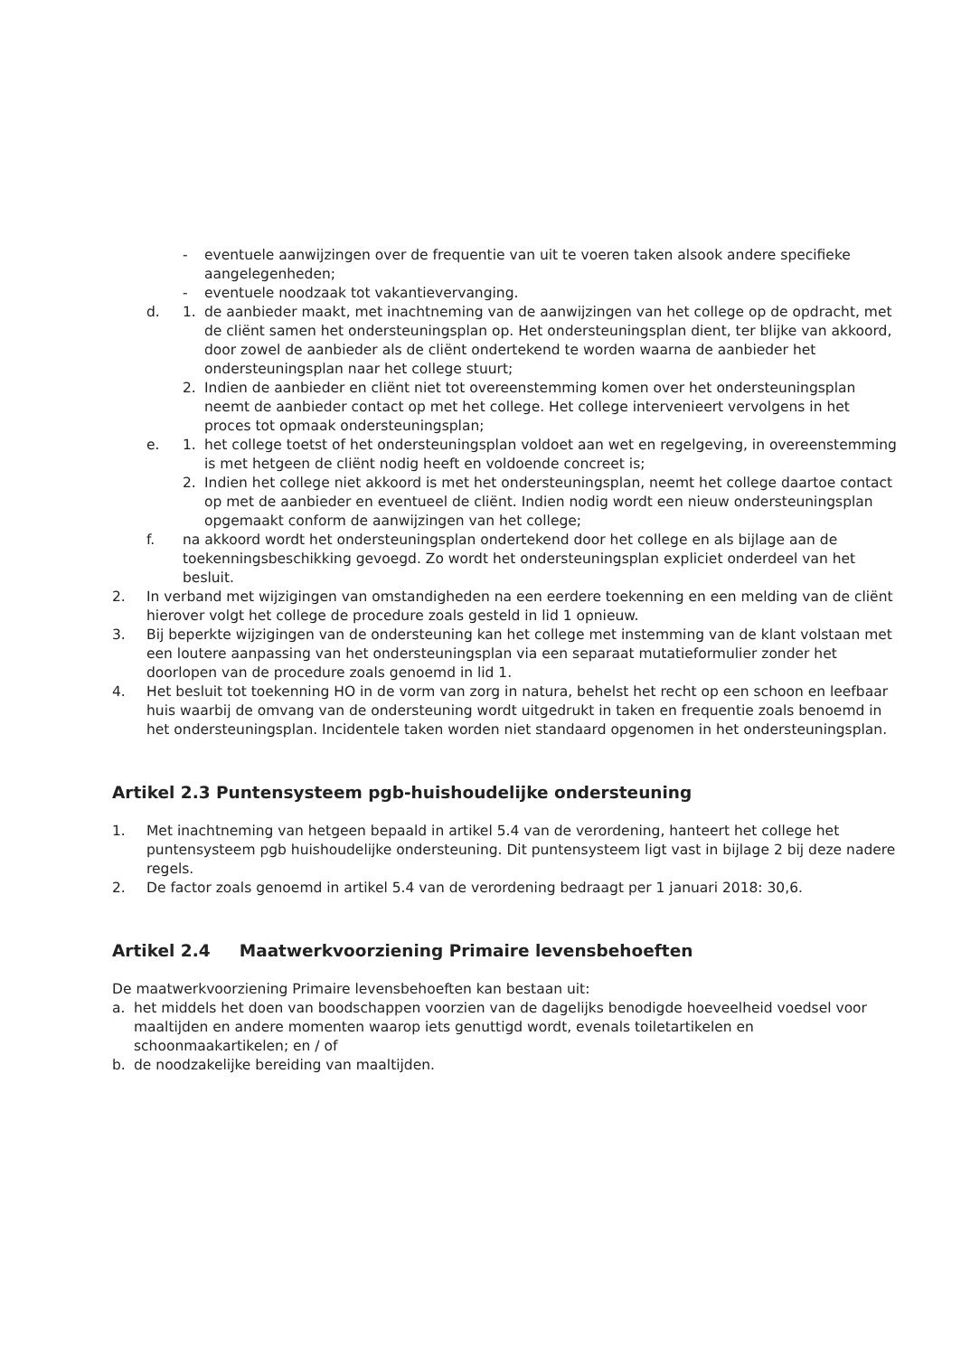- eventuele aanwijzingen over de frequentie van uit te voeren taken alsook andere specifieke aangelegenheden;
- eventuele noodzaak tot vakantievervanging.
d. 1. de aanbieder maakt, met inachtneming van de aanwijzingen van het college op de opdracht, met de cliënt samen het ondersteuningsplan op. Het ondersteuningsplan dient, ter blijke van akkoord, door zowel de aanbieder als de cliënt ondertekend te worden waarna de aanbieder het ondersteuningsplan naar het college stuurt;
2. Indien de aanbieder en cliënt niet tot overeenstemming komen over het ondersteuningsplan neemt de aanbieder contact op met het college. Het college intervenieert vervolgens in het proces tot opmaak ondersteuningsplan;
e. 1. het college toetst of het ondersteuningsplan voldoet aan wet en regelgeving, in overeenstemming is met hetgeen de cliënt nodig heeft en voldoende concreet is;
2. Indien het college niet akkoord is met het ondersteuningsplan, neemt het college daartoe contact op met de aanbieder en eventueel de cliënt. Indien nodig wordt een nieuw ondersteuningsplan opgemaakt conform de aanwijzingen van het college;
f. na akkoord wordt het ondersteuningsplan ondertekend door het college en als bijlage aan de toekenningsbeschikking gevoegd. Zo wordt het ondersteuningsplan expliciet onderdeel van het besluit.
2. In verband met wijzigingen van omstandigheden na een eerdere toekenning en een melding van de cliënt hierover volgt het college de procedure zoals gesteld in lid 1 opnieuw.
3. Bij beperkte wijzigingen van de ondersteuning kan het college met instemming van de klant volstaan met een loutere aanpassing van het ondersteuningsplan via een separaat mutatieformulier zonder het doorlopen van de procedure zoals genoemd in lid 1.
4. Het besluit tot toekenning HO in de vorm van zorg in natura, behelst het recht op een schoon en leefbaar huis waarbij de omvang van de ondersteuning wordt uitgedrukt in taken en frequentie zoals benoemd in het ondersteuningsplan. Incidentele taken worden niet standaard opgenomen in het ondersteuningsplan.
Artikel 2.3 Puntensysteem pgb-huishoudelijke ondersteuning
1. Met inachtneming van hetgeen bepaald in artikel 5.4 van de verordening, hanteert het college het puntensysteem pgb huishoudelijke ondersteuning. Dit puntensysteem ligt vast in bijlage 2 bij deze nadere regels.
2. De factor zoals genoemd in artikel 5.4 van de verordening bedraagt per 1 januari 2018: 30,6.
Artikel 2.4 Maatwerkvoorziening Primaire levensbehoeften
De maatwerkvoorziening Primaire levensbehoeften kan bestaan uit:
a. het middels het doen van boodschappen voorzien van de dagelijks benodigde hoeveelheid voedsel voor maaltijden en andere momenten waarop iets genuttigd wordt, evenals toiletartikelen en schoonmaakartikelen; en / of
b. de noodzakelijke bereiding van maaltijden.